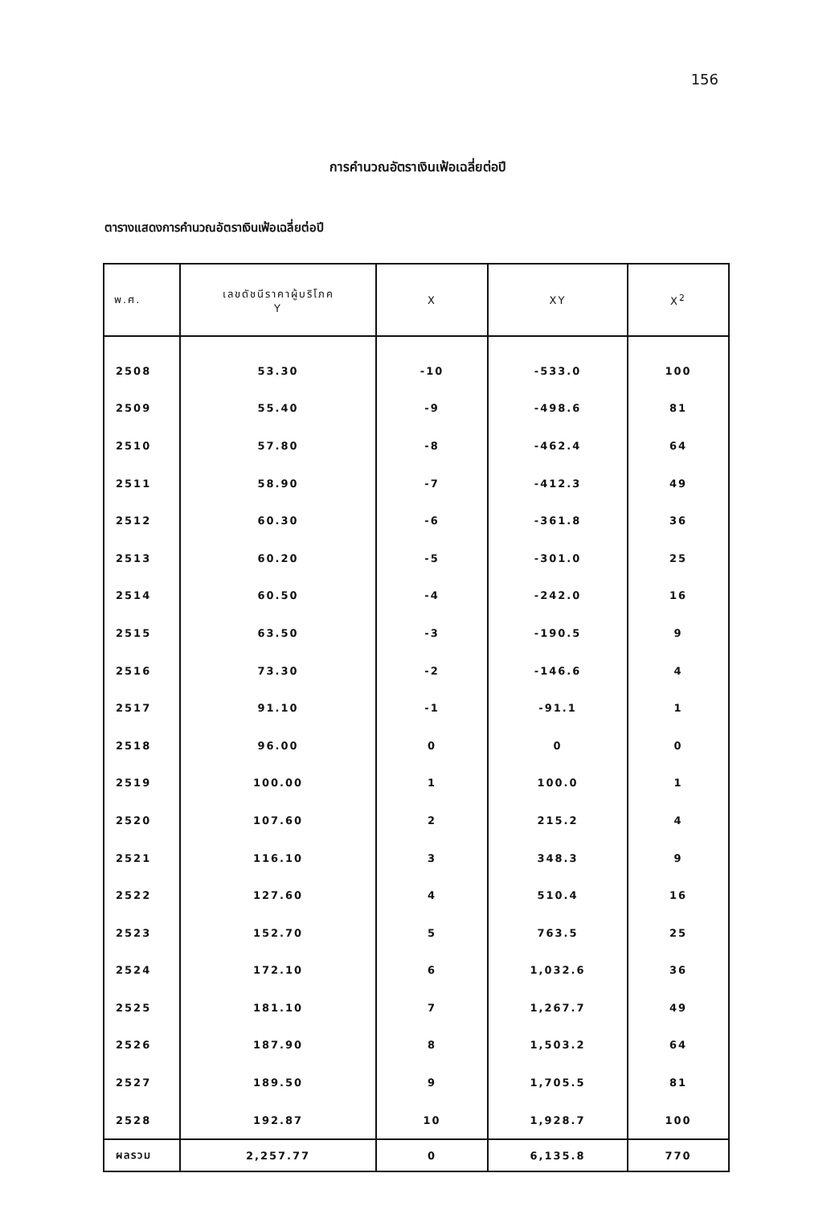156
การคำนวณอัตราเงินเฟ้อเฉลี่ยต่อปี
ตารางแสดงการคำนวณอัตราเงินเฟ้อเฉลี่ยต่อปี
| พ.ศ. | เลขดัชนีราคาผู้บริโภค Y | X | XY | X<sup>2</sup> |
| --- | --- | --- | --- | --- |
| 2508 | 53.30 | -10 | -533.0 | 100 |
| 2509 | 55.40 | -9 | -498.6 | 81 |
| 2510 | 57.80 | -8 | -462.4 | 64 |
| 2511 | 58.90 | -7 | -412.3 | 49 |
| 2512 | 60.30 | -6 | -361.8 | 36 |
| 2513 | 60.20 | -5 | -301.0 | 25 |
| 2514 | 60.50 | -4 | -242.0 | 16 |
| 2515 | 63.50 | -3 | -190.5 | 9 |
| 2516 | 73.30 | -2 | -146.6 | 4 |
| 2517 | 91.10 | -1 | -91.1 | 1 |
| 2518 | 96.00 | 0 | 0 | 0 |
| 2519 | 100.00 | 1 | 100.0 | 1 |
| 2520 | 107.60 | 2 | 215.2 | 4 |
| 2521 | 116.10 | 3 | 348.3 | 9 |
| 2522 | 127.60 | 4 | 510.4 | 16 |
| 2523 | 152.70 | 5 | 763.5 | 25 |
| 2524 | 172.10 | 6 | 1,032.6 | 36 |
| 2525 | 181.10 | 7 | 1,267.7 | 49 |
| 2526 | 187.90 | 8 | 1,503.2 | 64 |
| 2527 | 189.50 | 9 | 1,705.5 | 81 |
| 2528 | 192.87 | 10 | 1,928.7 | 100 |
| ผลรวม | 2,257.77 | 0 | 6,135.8 | 770 |